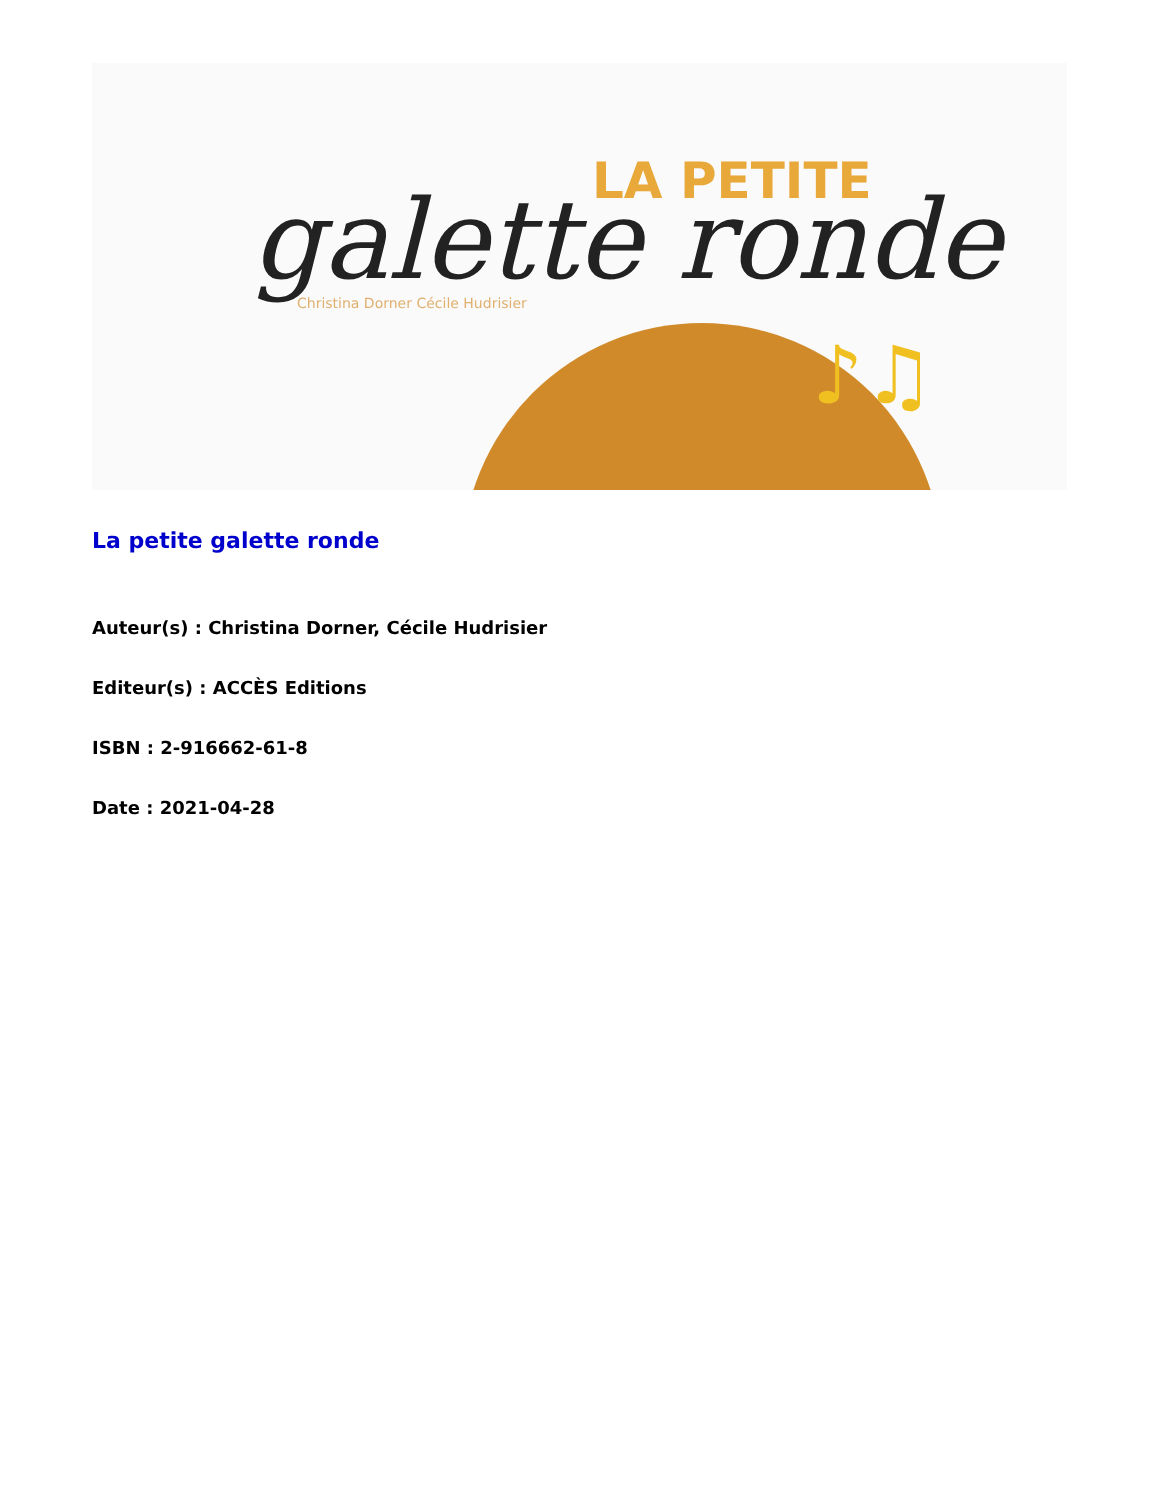LA PETITE
galette ronde
Christina Dorner Cécile Hudrisier
♪♫
La petite galette ronde
Auteur(s) : Christina Dorner, Cécile Hudrisier
Editeur(s) : ACCÈS Editions
ISBN : 2-916662-61-8
Date : 2021-04-28